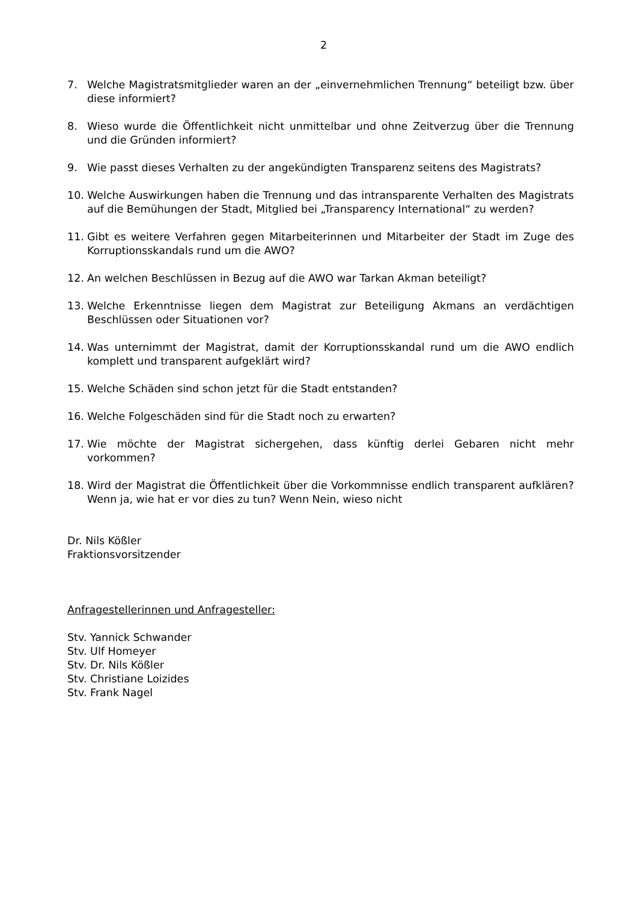2
7. Welche Magistratsmitglieder waren an der „einvernehmlichen Trennung“ beteiligt bzw. über diese informiert?
8. Wieso wurde die Öffentlichkeit nicht unmittelbar und ohne Zeitverzug über die Trennung und die Gründen informiert?
9. Wie passt dieses Verhalten zu der angekündigten Transparenz seitens des Magistrats?
10. Welche Auswirkungen haben die Trennung und das intransparente Verhalten des Magistrats auf die Bemühungen der Stadt, Mitglied bei „Transparency International“ zu werden?
11. Gibt es weitere Verfahren gegen Mitarbeiterinnen und Mitarbeiter der Stadt im Zuge des Korruptionsskandals rund um die AWO?
12. An welchen Beschlüssen in Bezug auf die AWO war Tarkan Akman beteiligt?
13. Welche Erkenntnisse liegen dem Magistrat zur Beteiligung Akmans an verdächtigen Beschlüssen oder Situationen vor?
14. Was unternimmt der Magistrat, damit der Korruptionsskandal rund um die AWO endlich komplett und transparent aufgeklärt wird?
15. Welche Schäden sind schon jetzt für die Stadt entstanden?
16. Welche Folgeschäden sind für die Stadt noch zu erwarten?
17. Wie möchte der Magistrat sichergehen, dass künftig derlei Gebaren nicht mehr vorkommen?
18. Wird der Magistrat die Öffentlichkeit über die Vorkommnisse endlich transparent aufklären? Wenn ja, wie hat er vor dies zu tun? Wenn Nein, wieso nicht
Dr. Nils Kößler
Fraktionsvorsitzender
Anfragestellerinnen und Anfragesteller:
Stv. Yannick Schwander
Stv. Ulf Homeyer
Stv. Dr. Nils Kößler
Stv. Christiane Loizides
Stv. Frank Nagel